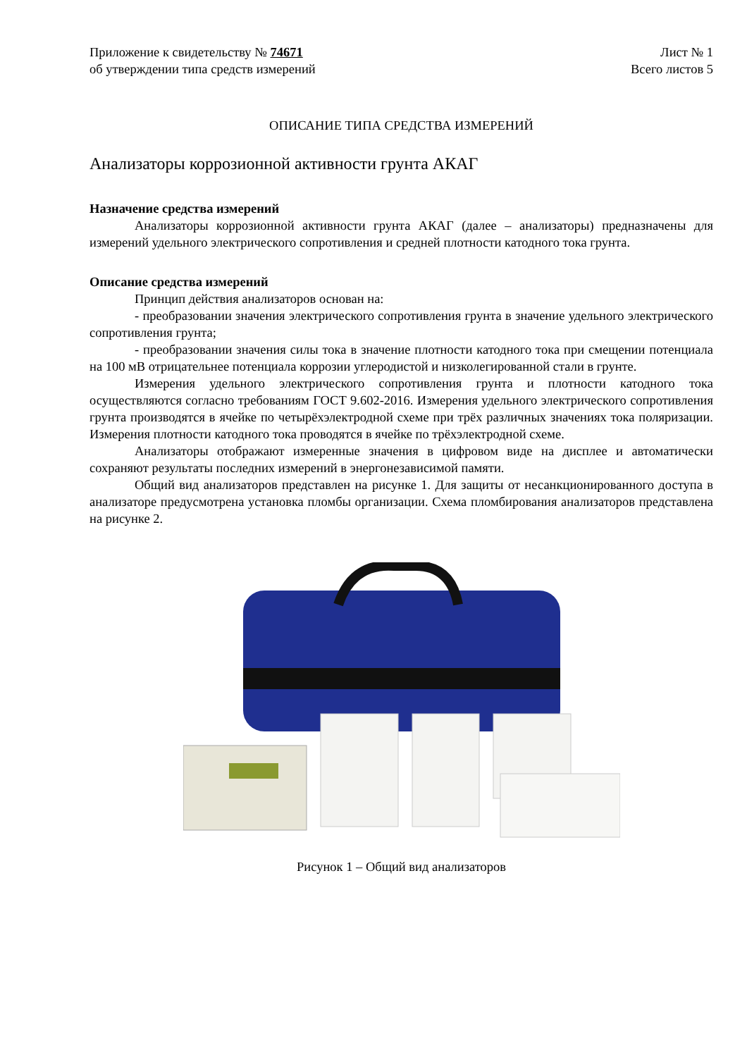Приложение к свидетельству № 74671
об утверждении типа средств измерений
Лист № 1
Всего листов 5
ОПИСАНИЕ ТИПА СРЕДСТВА ИЗМЕРЕНИЙ
Анализаторы коррозионной активности грунта АКАГ
Назначение средства измерений
Анализаторы коррозионной активности грунта АКАГ (далее – анализаторы) предназначены для измерений удельного электрического сопротивления и средней плотности катодного тока грунта.
Описание средства измерений
Принцип действия анализаторов основан на:
- преобразовании значения электрического сопротивления грунта в значение удельного электрического сопротивления грунта;
- преобразовании значения силы тока в значение плотности катодного тока при смещении потенциала на 100 мВ отрицательнее потенциала коррозии углеродистой и низколегированной стали в грунте.
Измерения удельного электрического сопротивления грунта и плотности катодного тока осуществляются согласно требованиям ГОСТ 9.602-2016. Измерения удельного электрического сопротивления грунта производятся в ячейке по четырёхэлектродной схеме при трёх различных значениях тока поляризации. Измерения плотности катодного тока проводятся в ячейке по трёхэлектродной схеме.
Анализаторы отображают измеренные значения в цифровом виде на дисплее и автоматически сохраняют результаты последних измерений в энергонезависимой памяти.
Общий вид анализаторов представлен на рисунке 1. Для защиты от несанкционированного доступа в анализаторе предусмотрена установка пломбы организации. Схема пломбирования анализаторов представлена на рисунке 2.
Рисунок 1 – Общий вид анализаторов